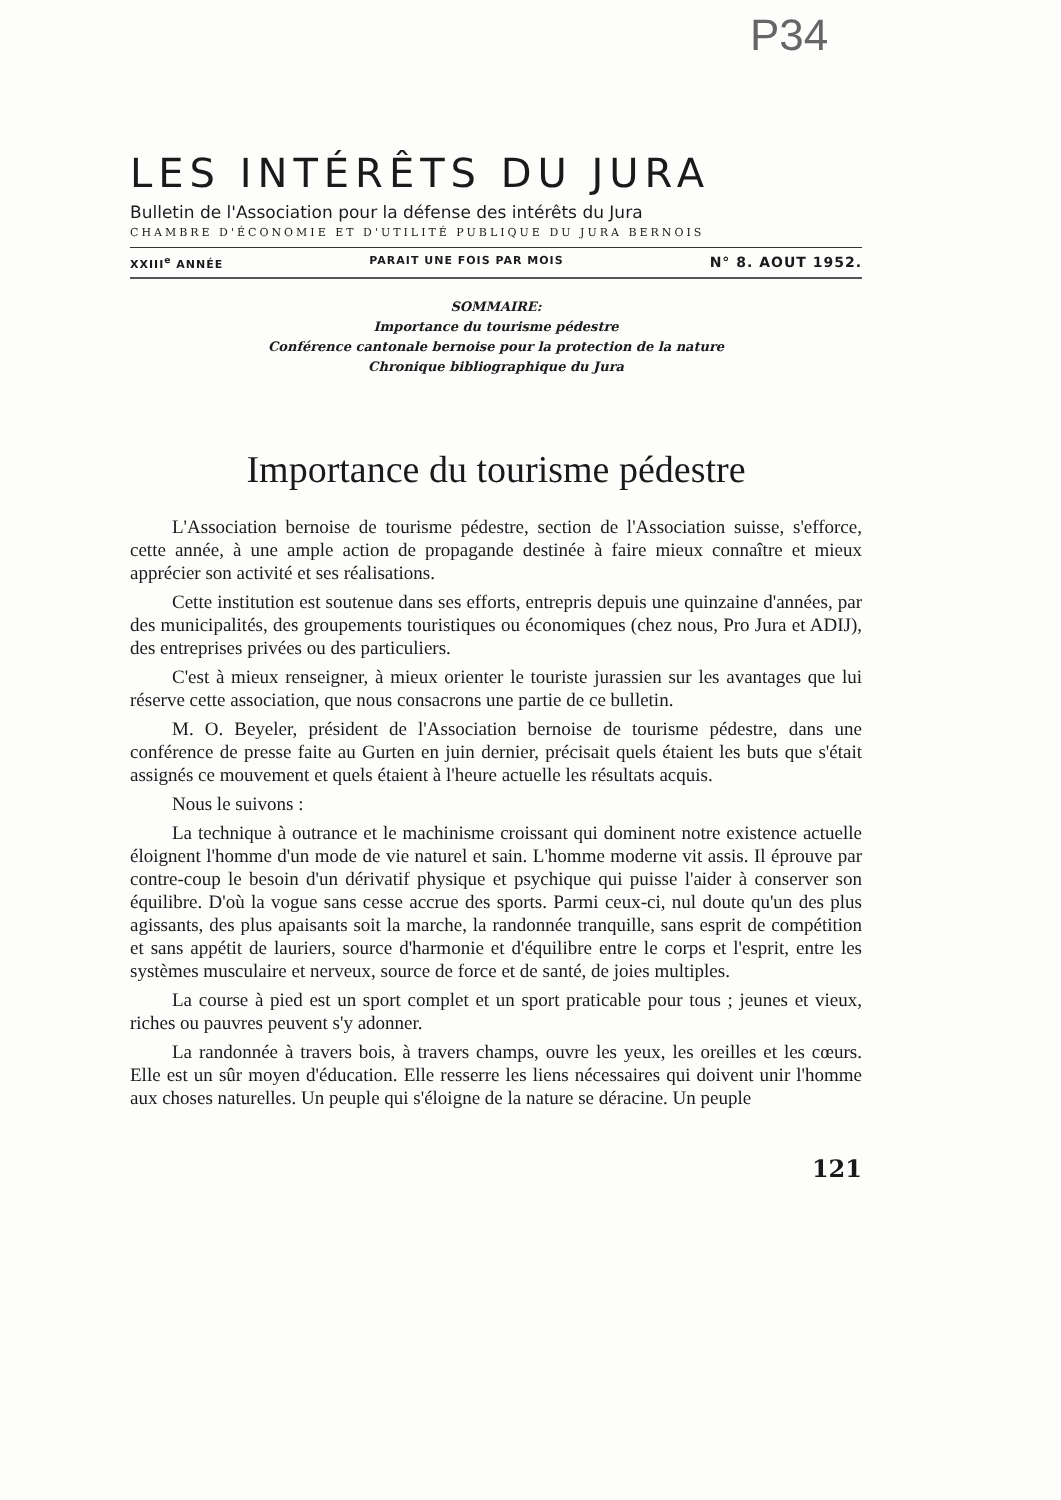P34
LES INTÉRÊTS DU JURA
Bulletin de l'Association pour la défense des intérêts du Jura
CHAMBRE D'ÉCONOMIE ET D'UTILITÉ PUBLIQUE DU JURA BERNOIS
XXIII<sup>e</sup> ANNÉE PARAIT UNE FOIS PAR MOIS N° 8. AOUT 1952.
SOMMAIRE:
Importance du tourisme pédestre
Conférence cantonale bernoise pour la protection de la nature
Chronique bibliographique du Jura
Importance du tourisme pédestre
L'Association bernoise de tourisme pédestre, section de l'Association suisse, s'efforce, cette année, à une ample action de propagande destinée à faire mieux connaître et mieux apprécier son activité et ses réalisations.
Cette institution est soutenue dans ses efforts, entrepris depuis une quinzaine d'années, par des municipalités, des groupements touristiques ou économiques (chez nous, Pro Jura et ADIJ), des entreprises privées ou des particuliers.
C'est à mieux renseigner, à mieux orienter le touriste jurassien sur les avantages que lui réserve cette association, que nous consacrons une partie de ce bulletin.
M. O. Beyeler, président de l'Association bernoise de tourisme pédestre, dans une conférence de presse faite au Gurten en juin dernier, précisait quels étaient les buts que s'était assignés ce mouvement et quels étaient à l'heure actuelle les résultats acquis.
Nous le suivons :
La technique à outrance et le machinisme croissant qui dominent notre existence actuelle éloignent l'homme d'un mode de vie naturel et sain. L'homme moderne vit assis. Il éprouve par contre-coup le besoin d'un dérivatif physique et psychique qui puisse l'aider à conserver son équilibre. D'où la vogue sans cesse accrue des sports. Parmi ceux-ci, nul doute qu'un des plus agissants, des plus apaisants soit la marche, la randonnée tranquille, sans esprit de compétition et sans appétit de lauriers, source d'harmonie et d'équilibre entre le corps et l'esprit, entre les systèmes musculaire et nerveux, source de force et de santé, de joies multiples.
La course à pied est un sport complet et un sport praticable pour tous ; jeunes et vieux, riches ou pauvres peuvent s'y adonner.
La randonnée à travers bois, à travers champs, ouvre les yeux, les oreilles et les cœurs. Elle est un sûr moyen d'éducation. Elle resserre les liens nécessaires qui doivent unir l'homme aux choses naturelles. Un peuple qui s'éloigne de la nature se déracine. Un peuple
121